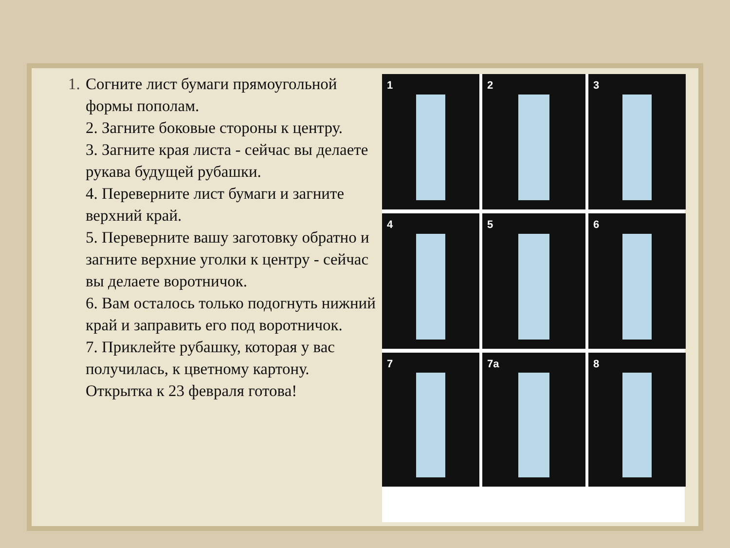1. Согните лист бумаги прямоугольной формы пополам.
2. Загните боковые стороны к центру.
3. Загните края листа - сейчас вы делаете рукава будущей рубашки.
4. Переверните лист бумаги и загните верхний край.
5. Переверните вашу заготовку обратно и загните верхние уголки к центру - сейчас вы делаете воротничок.
6. Вам осталось только подогнуть нижний край и заправить его под воротничок.
7. Приклейте рубашку, которая у вас получилась, к цветному картону. Открытка к 23 февраля готова!
1
2
3
4
5
6
7
7a
8